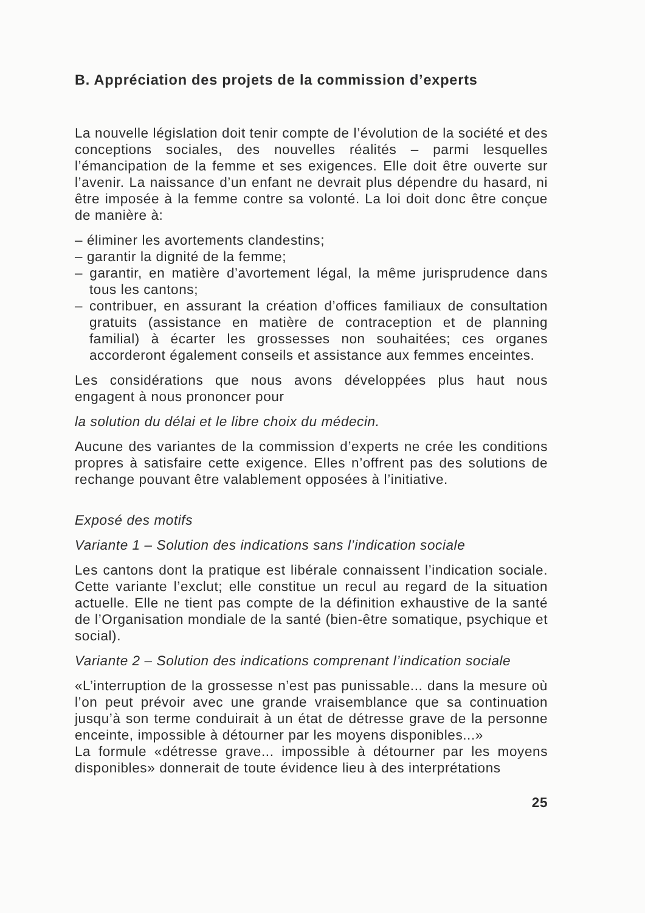B. Appréciation des projets de la commission d’experts
La nouvelle législation doit tenir compte de l’évolution de la société et des conceptions sociales, des nouvelles réalités – parmi lesquelles l’émancipation de la femme et ses exigences. Elle doit être ouverte sur l’avenir. La naissance d’un enfant ne devrait plus dépendre du hasard, ni être imposée à la femme contre sa volonté. La loi doit donc être conçue de manière à:
– éliminer les avortements clandestins;
– garantir la dignité de la femme;
– garantir, en matière d’avortement légal, la même jurisprudence dans tous les cantons;
– contribuer, en assurant la création d’offices familiaux de consultation gratuits (assistance en matière de contraception et de planning familial) à écarter les grossesses non souhaitées; ces organes accorderont également conseils et assistance aux femmes enceintes.
Les considérations que nous avons développées plus haut nous engagent à nous prononcer pour
la solution du délai et le libre choix du médecin.
Aucune des variantes de la commission d’experts ne crée les conditions propres à satisfaire cette exigence. Elles n’offrent pas des solutions de rechange pouvant être valablement opposées à l’initiative.
Exposé des motifs
Variante 1 – Solution des indications sans l’indication sociale
Les cantons dont la pratique est libérale connaissent l’indication sociale. Cette variante l’exclut; elle constitue un recul au regard de la situation actuelle. Elle ne tient pas compte de la définition exhaustive de la santé de l’Organisation mondiale de la santé (bien-être somatique, psychique et social).
Variante 2 – Solution des indications comprenant l’indication sociale
«L’interruption de la grossesse n’est pas punissable... dans la mesure où l’on peut prévoir avec une grande vraisemblance que sa continuation jusqu’à son terme conduirait à un état de détresse grave de la personne enceinte, impossible à détourner par les moyens disponibles...»
La formule «détresse grave... impossible à détourner par les moyens disponibles» donnerait de toute évidence lieu à des interprétations
25